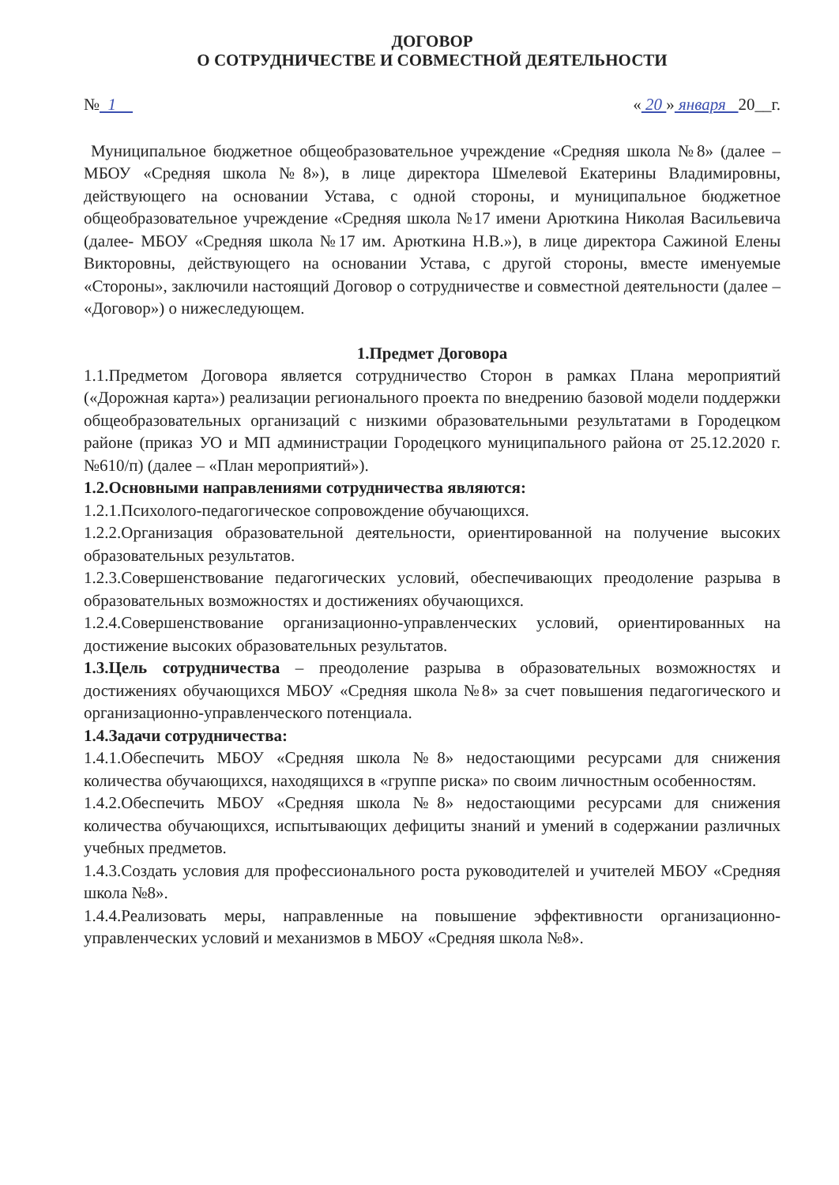ДОГОВОР
О СОТРУДНИЧЕСТВЕ И СОВМЕСТНОЙ ДЕЯТЕЛЬНОСТИ
№ 1 « 20 » января 20__г.
Муниципальное бюджетное общеобразовательное учреждение «Средняя школа №8» (далее – МБОУ «Средняя школа №8»), в лице директора Шмелевой Екатерины Владимировны, действующего на основании Устава, с одной стороны, и муниципальное бюджетное общеобразовательное учреждение «Средняя школа №17 имени Арюткина Николая Васильевича (далее- МБОУ «Средняя школа №17 им. Арюткина Н.В.»), в лице директора Сажиной Елены Викторовны, действующего на основании Устава, с другой стороны, вместе именуемые «Стороны», заключили настоящий Договор о сотрудничестве и совместной деятельности (далее – «Договор») о нижеследующем.
1.Предмет Договора
1.1.Предметом Договора является сотрудничество Сторон в рамках Плана мероприятий («Дорожная карта») реализации регионального проекта по внедрению базовой модели поддержки общеобразовательных организаций с низкими образовательными результатами в Городецком районе (приказ УО и МП администрации Городецкого муниципального района от 25.12.2020 г. №610/п) (далее – «План мероприятий»).
1.2.Основными направлениями сотрудничества являются:
1.2.1.Психолого-педагогическое сопровождение обучающихся.
1.2.2.Организация образовательной деятельности, ориентированной на получение высоких образовательных результатов.
1.2.3.Совершенствование педагогических условий, обеспечивающих преодоление разрыва в образовательных возможностях и достижениях обучающихся.
1.2.4.Совершенствование организационно-управленческих условий, ориентированных на достижение высоких образовательных результатов.
1.3.Цель сотрудничества – преодоление разрыва в образовательных возможностях и достижениях обучающихся МБОУ «Средняя школа №8» за счет повышения педагогического и организационно-управленческого потенциала.
1.4.Задачи сотрудничества:
1.4.1.Обеспечить МБОУ «Средняя школа №8» недостающими ресурсами для снижения количества обучающихся, находящихся в «группе риска» по своим личностным особенностям.
1.4.2.Обеспечить МБОУ «Средняя школа №8» недостающими ресурсами для снижения количества обучающихся, испытывающих дефициты знаний и умений в содержании различных учебных предметов.
1.4.3.Создать условия для профессионального роста руководителей и учителей МБОУ «Средняя школа №8».
1.4.4.Реализовать меры, направленные на повышение эффективности организационно-управленческих условий и механизмов в МБОУ «Средняя школа №8».